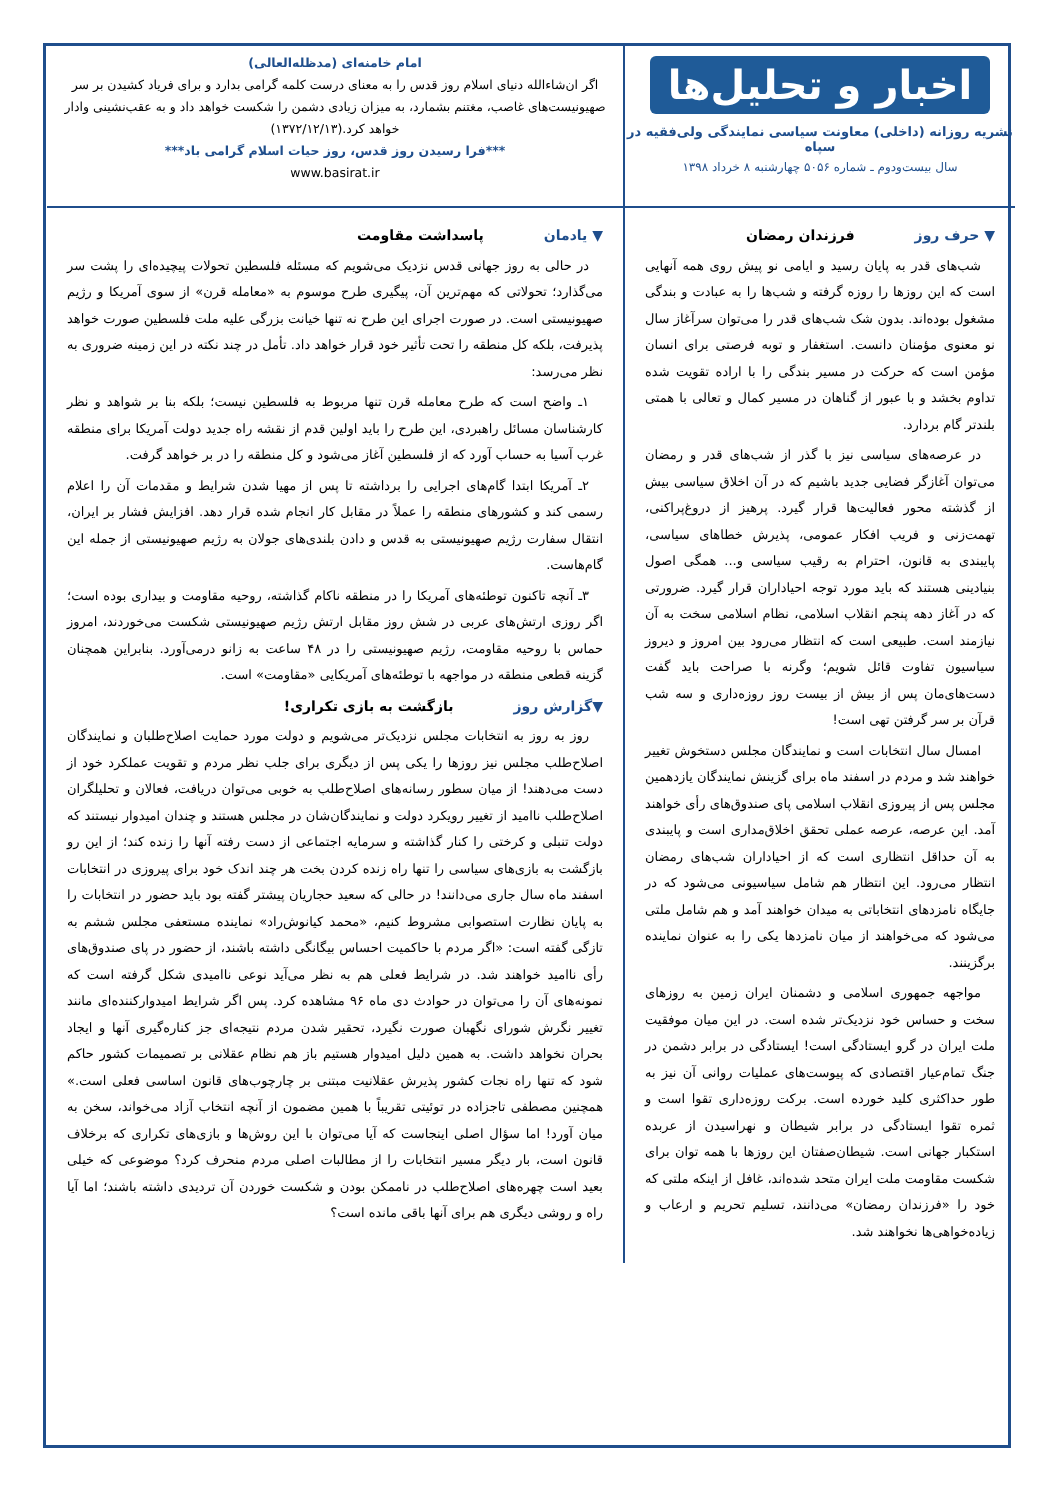اخبار و تحلیل‌ها
نشریه روزانه (داخلی) معاونت سیاسی نمایندگی ولی‌فقیه در سپاه
سال بیست‌ودوم ـ شماره ۵۰۵۶ چهارشنبه ۸ خرداد ۱۳۹۸
امام خامنه‌ای (مدظله‌العالی)
اگر ان‌شاءالله دنیای اسلام روز قدس را به معنای درست کلمه گرامی بدارد و برای فریاد کشیدن بر سر صهیونیست‌های غاصب، مغتنم بشمارد، به میزان زیادی دشمن را شکست خواهد داد و به عقب‌نشینی وادار خواهد کرد.(۱۳۷۲/۱۲/۱۳)
***فرا رسیدن روز قدس، روز حیات اسلام گرامی باد***
www.basirat.ir
▼ حرف روز فرزندان رمضان
شب‌های قدر به پایان رسید و ایامی نو پیش روی همه آنهایی است که این روزها را روزه گرفته و شب‌ها را به عبادت و بندگی مشغول بوده‌اند. بدون شک شب‌های قدر را می‌توان سرآغاز سال نو معنوی مؤمنان دانست. استغفار و توبه فرصتی برای انسان مؤمن است که حرکت در مسیر بندگی را با اراده تقویت شده تداوم بخشد و با عبور از گناهان در مسیر کمال و تعالی با همتی بلندتر گام بردارد.
در عرصه‌های سیاسی نیز با گذر از شب‌های قدر و رمضان می‌توان آغازگر فضایی جدید باشیم که در آن اخلاق سیاسی بیش از گذشته محور فعالیت‌ها قرار گیرد. پرهیز از دروغ‌پراکنی، تهمت‌زنی و فریب افکار عمومی، پذیرش خطاهای سیاسی، پایبندی به قانون، احترام به رقیب سیاسی و... همگی اصول بنیادینی هستند که باید مورد توجه احیاداران قرار گیرد. ضرورتی که در آغاز دهه پنجم انقلاب اسلامی، نظام اسلامی سخت به آن نیازمند است. طبیعی است که انتظار می‌رود بین امروز و دیروز سیاسیون تفاوت قائل شویم؛ وگرنه با صراحت باید گفت دست‌های‌مان پس از بیش از بیست روز روزه‌داری و سه شب قرآن بر سر گرفتن تهی است!
امسال سال انتخابات است و نمایندگان مجلس دستخوش تغییر خواهند شد و مردم در اسفند ماه برای گزینش نمایندگان یازدهمین مجلس پس از پیروزی انقلاب اسلامی پای صندوق‌های رأی خواهند آمد. این عرصه، عرصه عملی تحقق اخلاق‌مداری است و پایبندی به آن حداقل انتظاری است که از احیاداران شب‌های رمضان انتظار می‌رود. این انتظار هم شامل سیاسیونی می‌شود که در جایگاه نامزدهای انتخاباتی به میدان خواهند آمد و هم شامل ملتی می‌شود که می‌خواهند از میان نامزدها یکی را به عنوان نماینده برگزینند.
مواجهه جمهوری اسلامی و دشمنان ایران زمین به روزهای سخت و حساس خود نزدیک‌تر شده است. در این میان موفقیت ملت ایران در گرو ایستادگی است! ایستادگی در برابر دشمن در جنگ تمام‌عیار اقتصادی که پیوست‌های عملیات روانی آن نیز به طور حداکثری کلید خورده است. برکت روزه‌داری تقوا است و ثمره تقوا ایستادگی در برابر شیطان و نهراسیدن از عربده استکبار جهانی است. شیطان‌صفتان این روزها با همه توان برای شکست مقاومت ملت ایران متحد شده‌اند، غافل از اینکه ملتی که خود را «فرزندان رمضان» می‌دانند، تسلیم تحریم و ارعاب و زیاده‌خواهی‌ها نخواهند شد.
▼ یادمان پاسداشت مقاومت
در حالی به روز جهانی قدس نزدیک می‌شویم که مسئله فلسطین تحولات پیچیده‌ای را پشت سر می‌گذارد؛ تحولاتی که مهم‌ترین آن، پیگیری طرح موسوم به «معامله قرن» از سوی آمریکا و رژیم صهیونیستی است. در صورت اجرای این طرح نه تنها خیانت بزرگی علیه ملت فلسطین صورت خواهد پذیرفت، بلکه کل منطقه را تحت تأثیر خود قرار خواهد داد. تأمل در چند نکته در این زمینه ضروری به نظر می‌رسد:
۱ـ واضح است که طرح معامله قرن تنها مربوط به فلسطین نیست؛ بلکه بنا بر شواهد و نظر کارشناسان مسائل راهبردی، این طرح را باید اولین قدم از نقشه راه جدید دولت آمریکا برای منطقه غرب آسیا به حساب آورد که از فلسطین آغاز می‌شود و کل منطقه را در بر خواهد گرفت.
۲ـ آمریکا ابتدا گام‌های اجرایی را برداشته تا پس از مهیا شدن شرایط و مقدمات آن را اعلام رسمی کند و کشورهای منطقه را عملاً در مقابل کار انجام شده قرار دهد. افزایش فشار بر ایران، انتقال سفارت رژیم صهیونیستی به قدس و دادن بلندی‌های جولان به رژیم صهیونیستی از جمله این گام‌هاست.
۳ـ آنچه تاکنون توطئه‌های آمریکا را در منطقه ناکام گذاشته، روحیه مقاومت و بیداری بوده است؛ اگر روزی ارتش‌های عربی در شش روز مقابل ارتش رژیم صهیونیستی شکست می‌خوردند، امروز حماس با روحیه مقاومت، رژیم صهیونیستی را در ۴۸ ساعت به زانو درمی‌آورد. بنابراین همچنان گزینه قطعی منطقه در مواجهه با توطئه‌های آمریکایی «مقاومت» است.
▼گزارش روز بازگشت به بازی تکراری!
روز به روز به انتخابات مجلس نزدیک‌تر می‌شویم و دولت مورد حمایت اصلاح‌طلبان و نمایندگان اصلاح‌طلب مجلس نیز روزها را یکی پس از دیگری برای جلب نظر مردم و تقویت عملکرد خود از دست می‌دهند! از میان سطور رسانه‌های اصلاح‌طلب به خوبی می‌توان دریافت، فعالان و تحلیلگران اصلاح‌طلب ناامید از تغییر رویکرد دولت و نمایندگان‌شان در مجلس هستند و چندان امیدوار نیستند که دولت تنبلی و کرختی را کنار گذاشته و سرمایه اجتماعی از دست رفته آنها را زنده کند؛ از این رو بازگشت به بازی‌های سیاسی را تنها راه زنده کردن بخت هر چند اندک خود برای پیروزی در انتخابات اسفند ماه سال جاری می‌دانند! در حالی که سعید حجاریان پیشتر گفته بود باید حضور در انتخابات را به پایان نظارت استصوابی مشروط کنیم، «محمد کیانوش‌راد» نماینده مستعفی مجلس ششم به تازگی گفته است: «اگر مردم با حاکمیت احساس بیگانگی داشته باشند، از حضور در پای صندوق‌های رأی ناامید خواهند شد. در شرایط فعلی هم به نظر می‌آید نوعی ناامیدی شکل گرفته است که نمونه‌های آن را می‌توان در حوادث دی ماه ۹۶ مشاهده کرد. پس اگر شرایط امیدوارکننده‌ای مانند تغییر نگرش شورای نگهبان صورت نگیرد، تحقیر شدن مردم نتیجه‌ای جز کناره‌گیری آنها و ایجاد بحران نخواهد داشت. به همین دلیل امیدوار هستیم باز هم نظام عقلانی بر تصمیمات کشور حاکم شود که تنها راه نجات کشور پذیرش عقلانیت مبتنی بر چارچوب‌های قانون اساسی فعلی است.» همچنین مصطفی تاجزاده در توئیتی تقریباً با همین مضمون از آنچه انتخاب آزاد می‌خواند، سخن به میان آورد! اما سؤال اصلی اینجاست که آیا می‌توان با این روش‌ها و بازی‌های تکراری که برخلاف قانون است، بار دیگر مسیر انتخابات را از مطالبات اصلی مردم منحرف کرد؟ موضوعی که خیلی بعید است چهره‌های اصلاح‌طلب در ناممکن بودن و شکست خوردن آن تردیدی داشته باشند؛ اما آیا راه و روشی دیگری هم برای آنها باقی مانده است؟